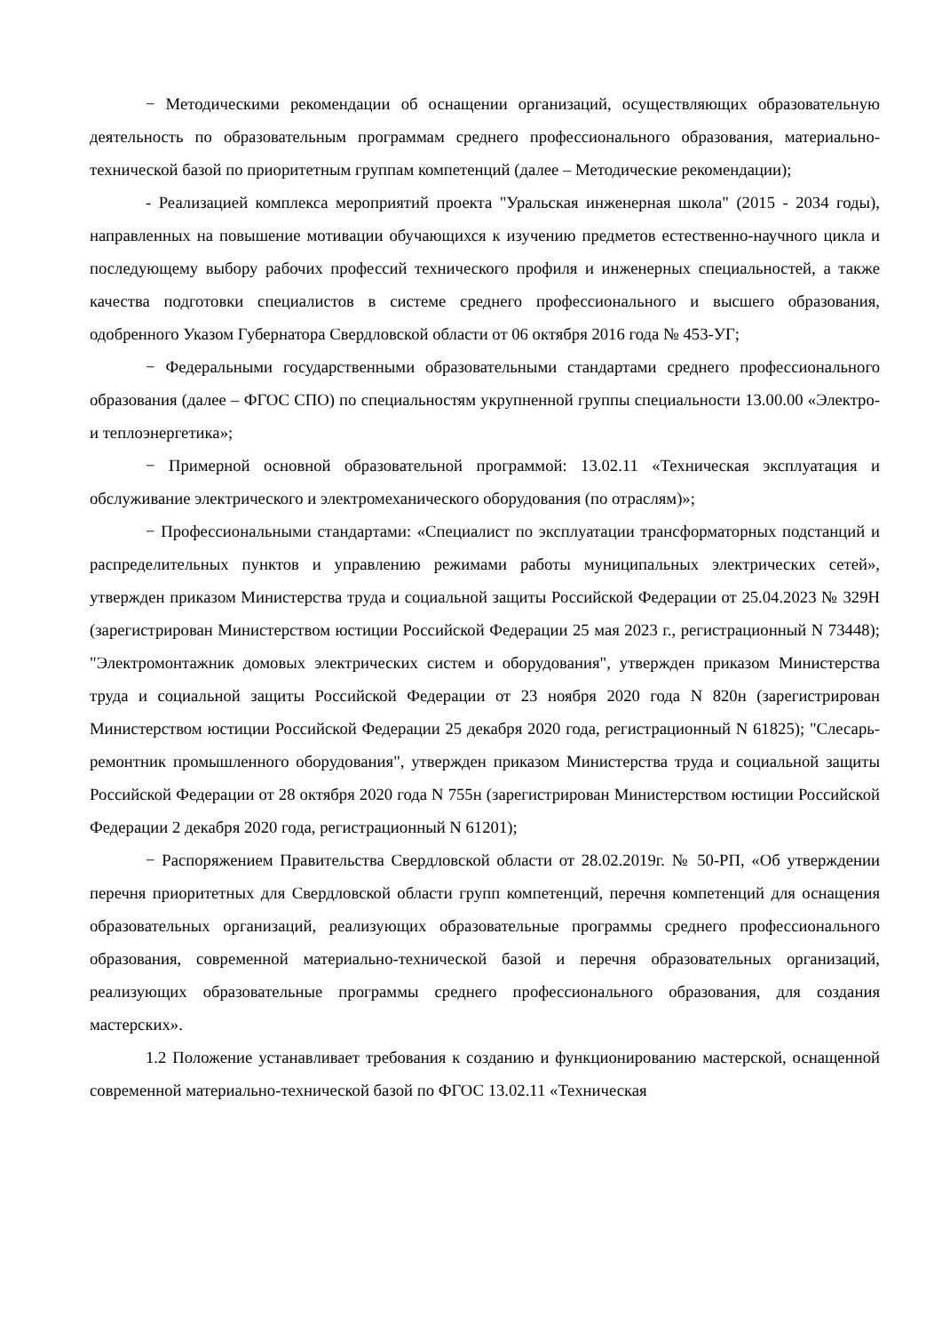− Методическими рекомендации об оснащении организаций, осуществляющих образовательную деятельность по образовательным программам среднего профессионального образования, материально-технической базой по приоритетным группам компетенций (далее – Методические рекомендации);
- Реализацией комплекса мероприятий проекта "Уральская инженерная школа" (2015 - 2034 годы), направленных на повышение мотивации обучающихся к изучению предметов естественно-научного цикла и последующему выбору рабочих профессий технического профиля и инженерных специальностей, а также качества подготовки специалистов в системе среднего профессионального и высшего образования, одобренного Указом Губернатора Свердловской области от 06 октября 2016 года № 453-УГ;
− Федеральными государственными образовательными стандартами среднего профессионального образования (далее – ФГОС СПО) по специальностям укрупненной группы специальности 13.00.00 «Электро- и теплоэнергетика»;
− Примерной основной образовательной программой: 13.02.11 «Техническая эксплуатация и обслуживание электрического и электромеханического оборудования (по отраслям)»;
− Профессиональными стандартами: «Специалист по эксплуатации трансформаторных подстанций и распределительных пунктов и управлению режимами работы муниципальных электрических сетей», утвержден приказом Министерства труда и социальной защиты Российской Федерации от 25.04.2023 № 329Н (зарегистрирован Министерством юстиции Российской Федерации 25 мая 2023 г., регистрационный N 73448); "Электромонтажник домовых электрических систем и оборудования", утвержден приказом Министерства труда и социальной защиты Российской Федерации от 23 ноября 2020 года N 820н (зарегистрирован Министерством юстиции Российской Федерации 25 декабря 2020 года, регистрационный N 61825); "Слесарь-ремонтник промышленного оборудования", утвержден приказом Министерства труда и социальной защиты Российской Федерации от 28 октября 2020 года N 755н (зарегистрирован Министерством юстиции Российской Федерации 2 декабря 2020 года, регистрационный N 61201);
− Распоряжением Правительства Свердловской области от 28.02.2019г. № 50-РП, «Об утверждении перечня приоритетных для Свердловской области групп компетенций, перечня компетенций для оснащения образовательных организаций, реализующих образовательные программы среднего профессионального образования, современной материально-технической базой и перечня образовательных организаций, реализующих образовательные программы среднего профессионального образования, для создания мастерских».
1.2 Положение устанавливает требования к созданию и функционированию мастерской, оснащенной современной материально-технической базой по ФГОС 13.02.11 «Техническая